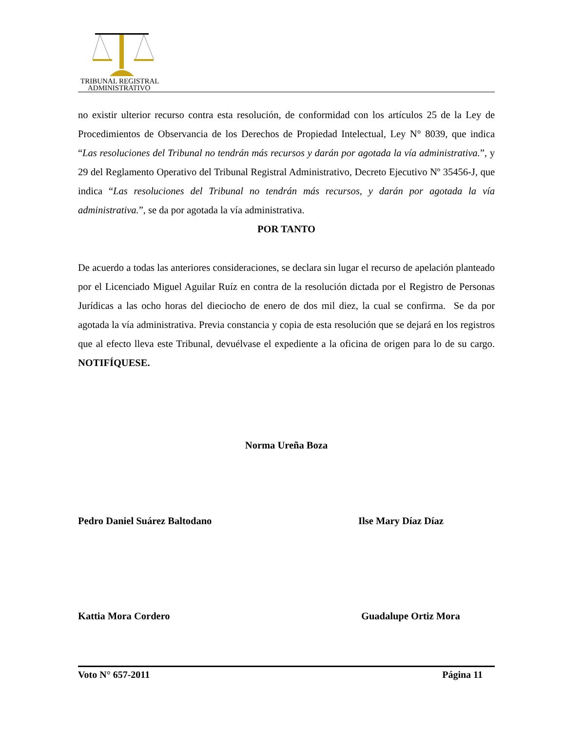TRIBUNAL REGISTRAL
ADMINISTRATIVO
no existir ulterior recurso contra esta resolución, de conformidad con los artículos 25 de la Ley de Procedimientos de Observancia de los Derechos de Propiedad Intelectual, Ley N° 8039, que indica “Las resoluciones del Tribunal no tendrán más recursos y darán por agotada la vía administrativa.”, y 29 del Reglamento Operativo del Tribunal Registral Administrativo, Decreto Ejecutivo Nº 35456-J, que indica “Las resoluciones del Tribunal no tendrán más recursos, y darán por agotada la vía administrativa.”, se da por agotada la vía administrativa.
POR TANTO
De acuerdo a todas las anteriores consideraciones, se declara sin lugar el recurso de apelación planteado por el Licenciado Miguel Aguilar Ruíz en contra de la resolución dictada por el Registro de Personas Jurídicas a las ocho horas del dieciocho de enero de dos mil diez, la cual se confirma. Se da por agotada la vía administrativa. Previa constancia y copia de esta resolución que se dejará en los registros que al efecto lleva este Tribunal, devuélvase el expediente a la oficina de origen para lo de su cargo. NOTIFÍQUESE.
Norma Ureña Boza
Pedro Daniel Suárez Baltodano Ilse Mary Díaz Díaz
Kattia Mora Cordero Guadalupe Ortiz Mora
Voto N° 657-2011 Página 11